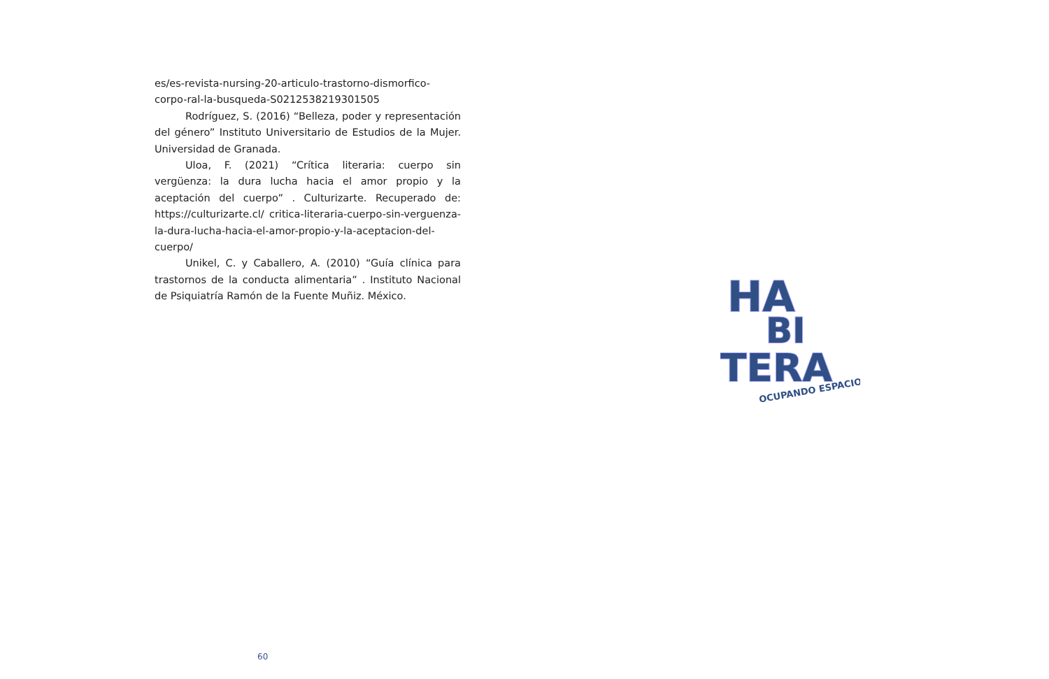es/es-revista-nursing-20-articulo-trastorno-dismorfico-corpo-ral-la-busqueda-S0212538219301505
Rodríguez, S. (2016) “Belleza, poder y representación del género” Instituto Universitario de Estudios de la Mujer. Universidad de Granada.
Uloa, F. (2021) “Crítica literaria: cuerpo sin vergüenza: la dura lucha hacia el amor propio y la aceptación del cuerpo” . Culturizarte. Recuperado de: https://culturizarte.cl/ critica-literaria-cuerpo-sin-verguenza-la-dura-lucha-hacia-el-amor-propio-y-la-aceptacion-del-cuerpo/
Unikel, C. y Caballero, A. (2010) “Guía clínica para trastornos de la conducta alimentaria” . Instituto Nacional de Psiquiatría Ramón de la Fuente Muñiz. México.
60
HA
BI
TERA
OCUPANDO ESPACIO